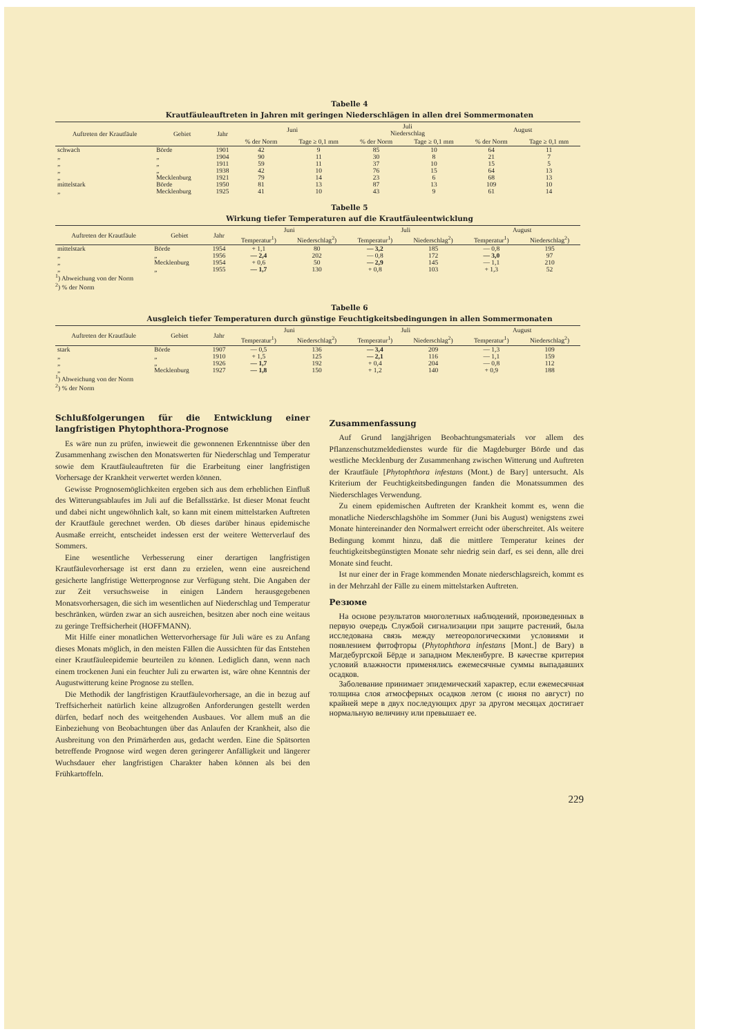Tabelle 4
Krautfäuleauftreten in Jahren mit geringen Niederschlägen in allen drei Sommermonaten
| Auftreten der Krautfäule | Gebiet | Jahr | Juni | | Juli Niederschlag | | August | | | | |
| --- | --- | --- | --- | --- | --- | --- | --- | --- | --- | --- | --- |
| | | | % der Norm | Tage ≥ 0,1 mm | % der Norm | Tage ≥ 0,1 mm | % der Norm | Tage ≥ 0,1 mm | | | |
| | | | schwach | Börde | 1901 | 42 | 9 | 85 | 10 | 64 | 11 |
| „ | „ | 1904 | 90 | 11 | 30 | 8 | 21 | 7 | | | |
| „ | „ | 1911 | 59 | 11 | 37 | 10 | 15 | 5 | | | |
| „ | „ | 1938 | 42 | 10 | 76 | 15 | 64 | 13 | | | |
| „ | Mecklenburg | 1921 | 79 | 14 | 23 | 6 | 68 | 13 | | | |
| mittelstark | Börde | 1950 | 81 | 13 | 87 | 13 | 109 | 10 | | | |
| „ | Mecklenburg | 1925 | 41 | 10 | 43 | 9 | 61 | 14 | | | |
Tabelle 5
Wirkung tiefer Temperaturen auf die Krautfäuleentwicklung
| Auftreten der Krautfäule | Gebiet | Jahr | Juni | | Juli | | August | |
| --- | --- | --- | --- | --- | --- | --- | --- | --- |
| | | | Temperatur<sup>1</sup>) | Niederschlag<sup>2</sup>) | Temperatur<sup>1</sup>) | Niederschlag<sup>2</sup>) | Temperatur<sup>1</sup>) | Niederschlag<sup>2</sup>) |
| mittelstark | Börde | 1954 | + 1,1 | 80 | — 3,2 | 185 | — 0,8 | 195 |
| „ | „ | 1956 | — 2,4 | 202 | — 0,8 | 172 | — 3,0 | 97 |
| „ | Mecklenburg | 1954 | + 0,6 | 50 | — 2,9 | 145 | — 1,1 | 210 |
| „ | „ | 1955 | — 1,7 | 130 | + 0,8 | 103 | + 1,3 | 52 |
<sup>1</sup>) Abweichung von der Norm
<sup>2</sup>) % der Norm
Tabelle 6
Ausgleich tiefer Temperaturen durch günstige Feuchtigkeitsbedingungen in allen Sommermonaten
| Auftreten der Krautfäule | Gebiet | Jahr | Juni | | Juli | | August | |
| --- | --- | --- | --- | --- | --- | --- | --- | --- |
| | | | Temperatur<sup>1</sup>) | Niederschlag<sup>2</sup>) | Temperatur<sup>1</sup>) | Niederschlag<sup>2</sup>) | Temperatur<sup>1</sup>) | Niederschlag<sup>2</sup>) |
| stark | Börde | 1907 | — 0,5 | 136 | — 3,4 | 209 | — 1,3 | 109 |
| „ | „ | 1910 | + 1,5 | 125 | — 2,1 | 116 | — 1,1 | 159 |
| „ | „ | 1926 | — 1,7 | 192 | + 0,4 | 204 | — 0,8 | 112 |
| „ | Mecklenburg | 1927 | — 1,8 | 150 | + 1,2 | 140 | + 0,9 | 188 |
<sup>1</sup>) Abweichung von der Norm
<sup>2</sup>) % der Norm
Schlußfolgerungen für die Entwicklung einer langfristigen Phytophthora-Prognose
Es wäre nun zu prüfen, inwieweit die gewonnenen Erkenntnisse über den Zusammenhang zwischen den Monatswerten für Niederschlag und Temperatur sowie dem Krautfäuleauftreten für die Erarbeitung einer langfristigen Vorhersage der Krankheit verwertet werden können.
Gewisse Prognosemöglichkeiten ergeben sich aus dem erheblichen Einfluß des Witterungsablaufes im Juli auf die Befallsstärke. Ist dieser Monat feucht und dabei nicht ungewöhnlich kalt, so kann mit einem mittelstarken Auftreten der Krautfäule gerechnet werden. Ob dieses darüber hinaus epidemische Ausmaße erreicht, entscheidet indessen erst der weitere Wetterverlauf des Sommers.
Eine wesentliche Verbesserung einer derartigen langfristigen Krautfäulevorhersage ist erst dann zu erzielen, wenn eine ausreichend gesicherte langfristige Wetterprognose zur Verfügung steht. Die Angaben der zur Zeit versuchsweise in einigen Ländern herausgegebenen Monatsvorhersagen, die sich im wesentlichen auf Niederschlag und Temperatur beschränken, würden zwar an sich ausreichen, besitzen aber noch eine weitaus zu geringe Treffsicherheit (HOFFMANN).
Mit Hilfe einer monatlichen Wettervorhersage für Juli wäre es zu Anfang dieses Monats möglich, in den meisten Fällen die Aussichten für das Entstehen einer Krautfäuleepidemie beurteilen zu können. Lediglich dann, wenn nach einem trockenen Juni ein feuchter Juli zu erwarten ist, wäre ohne Kenntnis der Augustwitterung keine Prognose zu stellen.
Die Methodik der langfristigen Krautfäulevorhersage, an die in bezug auf Treffsicherheit natürlich keine allzugroßen Anforderungen gestellt werden dürfen, bedarf noch des weitgehenden Ausbaues. Vor allem muß an die Einbeziehung von Beobachtungen über das Anlaufen der Krankheit, also die Ausbreitung von den Primärherden aus, gedacht werden. Eine die Spätsorten betreffende Prognose wird wegen deren geringerer Anfälligkeit und längerer Wuchsdauer eher langfristigen Charakter haben können als bei den Frühkartoffeln.
Zusammenfassung
Auf Grund langjährigen Beobachtungsmaterials vor allem des Pflanzenschutzmeldedienstes wurde für die Magdeburger Börde und das westliche Mecklenburg der Zusammenhang zwischen Witterung und Auftreten der Krautfäule [Phytophthora infestans (Mont.) de Bary] untersucht. Als Kriterium der Feuchtigkeitsbedingungen fanden die Monatssummen des Niederschlages Verwendung.
Zu einem epidemischen Auftreten der Krankheit kommt es, wenn die monatliche Niederschlagshöhe im Sommer (Juni bis August) wenigstens zwei Monate hintereinander den Normalwert erreicht oder überschreitet. Als weitere Bedingung kommt hinzu, daß die mittlere Temperatur keines der feuchtigkeitsbegünstigten Monate sehr niedrig sein darf, es sei denn, alle drei Monate sind feucht.
Ist nur einer der in Frage kommenden Monate niederschlagsreich, kommt es in der Mehrzahl der Fälle zu einem mittelstarken Auftreten.
Резюме
На основе результатов многолетных наблюдений, произведенных в первую очередь Службой сигнализации при защите растений, была исследована связь между метеорологическими условиями и появлением фитофторы (Phytophthora infestans [Mont.] de Bary) в Магдебургской Бёрде и западном Мекленбурге. В качестве критерия условий влажности применялись ежемесячные суммы выпадавших осадков.
Заболевание принимает эпидемический характер, если ежемесячная толщина слоя атмосферных осадков летом (с июня по август) по крайней мере в двух последующих друг за другом месяцах достигает нормальную величину или превышает ее.
229